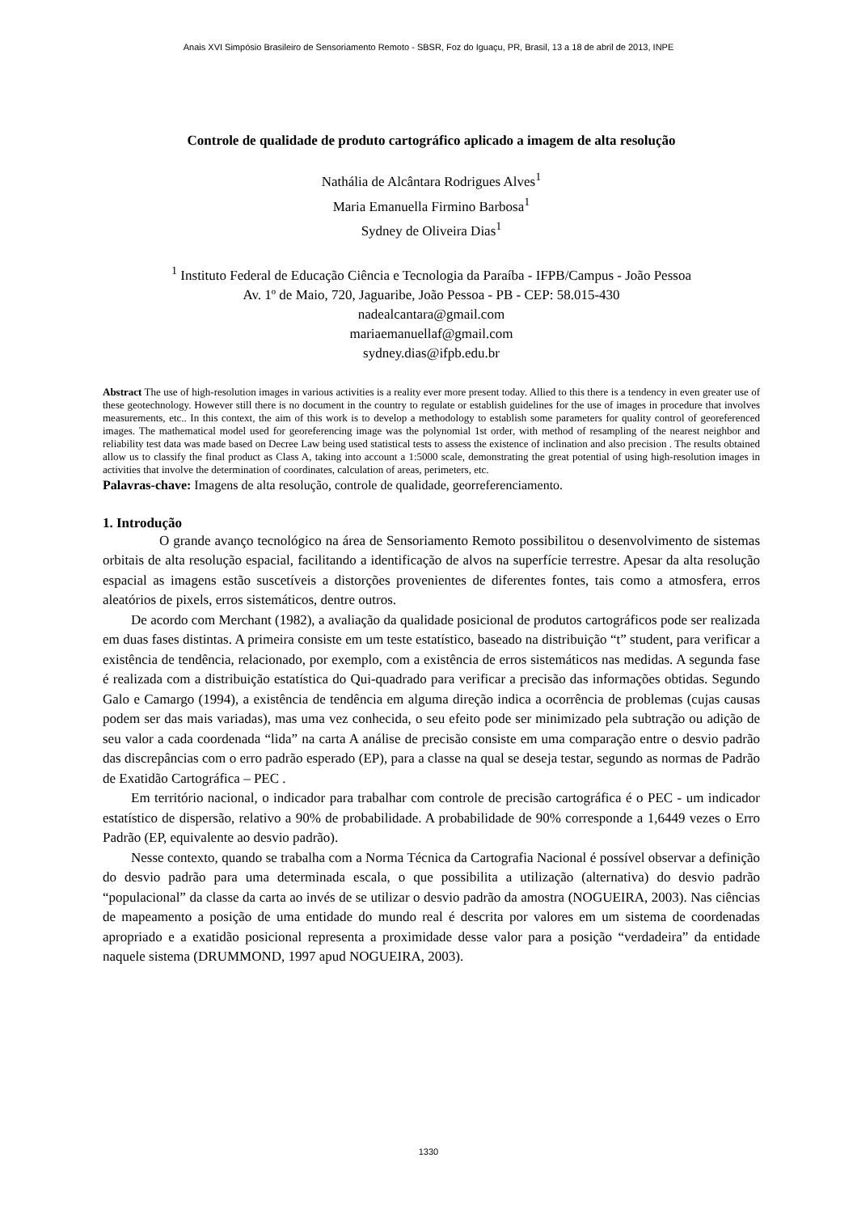Anais XVI Simpósio Brasileiro de Sensoriamento Remoto - SBSR, Foz do Iguaçu, PR, Brasil, 13 a 18 de abril de 2013, INPE
Controle de qualidade de produto cartográfico aplicado a imagem de alta resolução
Nathália de Alcântara Rodrigues Alves<sup>1</sup>
Maria Emanuella Firmino Barbosa<sup>1</sup>
Sydney de Oliveira Dias<sup>1</sup>
<sup>1</sup> Instituto Federal de Educação Ciência e Tecnologia da Paraíba - IFPB/Campus - João Pessoa
Av. 1º de Maio, 720, Jaguaribe, João Pessoa - PB - CEP: 58.015-430
nadealcantara@gmail.com
mariaemanuellaf@gmail.com
sydney.dias@ifpb.edu.br
Abstract The use of high-resolution images in various activities is a reality ever more present today. Allied to this there is a tendency in even greater use of these geotechnology. However still there is no document in the country to regulate or establish guidelines for the use of images in procedure that involves measurements, etc.. In this context, the aim of this work is to develop a methodology to establish some parameters for quality control of georeferenced images. The mathematical model used for georeferencing image was the polynomial 1st order, with method of resampling of the nearest neighbor and reliability test data was made based on Decree Law being used statistical tests to assess the existence of inclination and also precision . The results obtained allow us to classify the final product as Class A, taking into account a 1:5000 scale, demonstrating the great potential of using high-resolution images in activities that involve the determination of coordinates, calculation of areas, perimeters, etc.
Palavras-chave: Imagens de alta resolução, controle de qualidade, georreferenciamento.
1. Introdução
O grande avanço tecnológico na área de Sensoriamento Remoto possibilitou o desenvolvimento de sistemas orbitais de alta resolução espacial, facilitando a identificação de alvos na superfície terrestre. Apesar da alta resolução espacial as imagens estão suscetíveis a distorções provenientes de diferentes fontes, tais como a atmosfera, erros aleatórios de pixels, erros sistemáticos, dentre outros.
De acordo com Merchant (1982), a avaliação da qualidade posicional de produtos cartográficos pode ser realizada em duas fases distintas. A primeira consiste em um teste estatístico, baseado na distribuição “t” student, para verificar a existência de tendência, relacionado, por exemplo, com a existência de erros sistemáticos nas medidas. A segunda fase é realizada com a distribuição estatística do Qui-quadrado para verificar a precisão das informações obtidas. Segundo Galo e Camargo (1994), a existência de tendência em alguma direção indica a ocorrência de problemas (cujas causas podem ser das mais variadas), mas uma vez conhecida, o seu efeito pode ser minimizado pela subtração ou adição de seu valor a cada coordenada “lida” na carta A análise de precisão consiste em uma comparação entre o desvio padrão das discrepâncias com o erro padrão esperado (EP), para a classe na qual se deseja testar, segundo as normas de Padrão de Exatidão Cartográfica – PEC .
Em território nacional, o indicador para trabalhar com controle de precisão cartográfica é o PEC - um indicador estatístico de dispersão, relativo a 90% de probabilidade. A probabilidade de 90% corresponde a 1,6449 vezes o Erro Padrão (EP, equivalente ao desvio padrão).
Nesse contexto, quando se trabalha com a Norma Técnica da Cartografia Nacional é possível observar a definição do desvio padrão para uma determinada escala, o que possibilita a utilização (alternativa) do desvio padrão “populacional” da classe da carta ao invés de se utilizar o desvio padrão da amostra (NOGUEIRA, 2003). Nas ciências de mapeamento a posição de uma entidade do mundo real é descrita por valores em um sistema de coordenadas apropriado e a exatidão posicional representa a proximidade desse valor para a posição “verdadeira” da entidade naquele sistema (DRUMMOND, 1997 apud NOGUEIRA, 2003).
1330